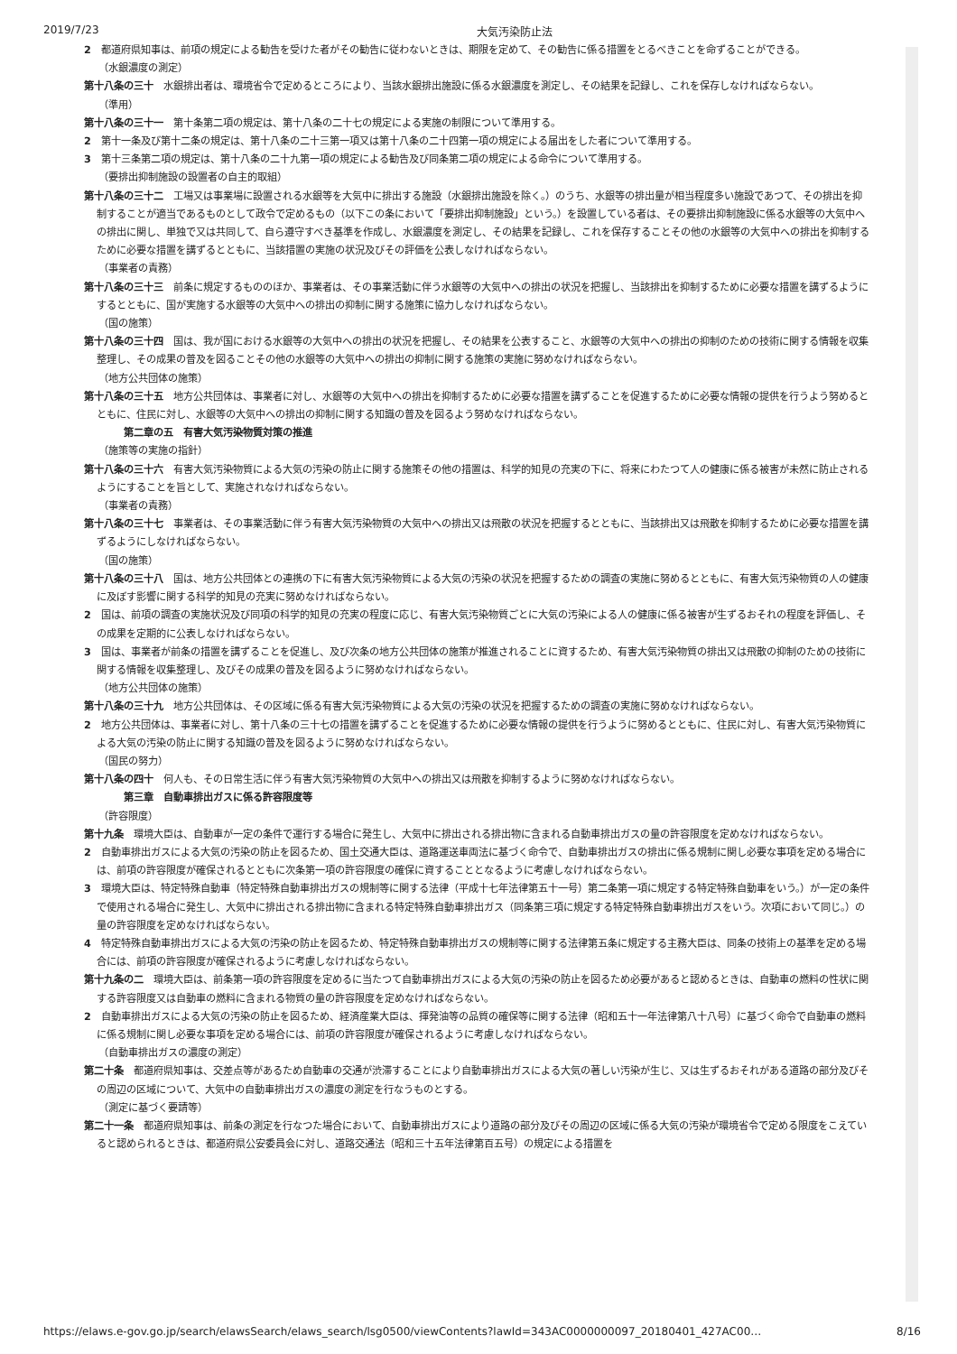2019/7/23 大気汚染防止法
2　都道府県知事は、前項の規定による勧告を受けた者がその勧告に従わないときは、期限を定めて、その勧告に係る措置をとるべきことを命ずることができる。
（水銀濃度の測定）
第十八条の三十　水銀排出者は、環境省令で定めるところにより、当該水銀排出施設に係る水銀濃度を測定し、その結果を記録し、これを保存しなければならない。
（準用）
第十八条の三十一　第十条第二項の規定は、第十八条の二十七の規定による実施の制限について準用する。
2　第十一条及び第十二条の規定は、第十八条の二十三第一項又は第十八条の二十四第一項の規定による届出をした者について準用する。
3　第十三条第二項の規定は、第十八条の二十九第一項の規定による勧告及び同条第二項の規定による命令について準用する。
（要排出抑制施設の設置者の自主的取組）
第十八条の三十二　工場又は事業場に設置される水銀等を大気中に排出する施設（水銀排出施設を除く。）のうち、水銀等の排出量が相当程度多い施設であつて、その排出を抑制することが適当であるものとして政令で定めるもの（以下この条において「要排出抑制施設」という。）を設置している者は、その要排出抑制施設に係る水銀等の大気中への排出に関し、単独で又は共同して、自ら遵守すべき基準を作成し、水銀濃度を測定し、その結果を記録し、これを保存することその他の水銀等の大気中への排出を抑制するために必要な措置を講ずるとともに、当該措置の実施の状況及びその評価を公表しなければならない。
（事業者の責務）
第十八条の三十三　前条に規定するもののほか、事業者は、その事業活動に伴う水銀等の大気中への排出の状況を把握し、当該排出を抑制するために必要な措置を講ずるようにするとともに、国が実施する水銀等の大気中への排出の抑制に関する施策に協力しなければならない。
（国の施策）
第十八条の三十四　国は、我が国における水銀等の大気中への排出の状況を把握し、その結果を公表すること、水銀等の大気中への排出の抑制のための技術に関する情報を収集整理し、その成果の普及を図ることその他の水銀等の大気中への排出の抑制に関する施策の実施に努めなければならない。
（地方公共団体の施策）
第十八条の三十五　地方公共団体は、事業者に対し、水銀等の大気中への排出を抑制するために必要な措置を講ずることを促進するために必要な情報の提供を行うよう努めるとともに、住民に対し、水銀等の大気中への排出の抑制に関する知識の普及を図るよう努めなければならない。
第二章の五　有害大気汚染物質対策の推進
（施策等の実施の指針）
第十八条の三十六　有害大気汚染物質による大気の汚染の防止に関する施策その他の措置は、科学的知見の充実の下に、将来にわたつて人の健康に係る被害が未然に防止されるようにすることを旨として、実施されなければならない。
（事業者の責務）
第十八条の三十七　事業者は、その事業活動に伴う有害大気汚染物質の大気中への排出又は飛散の状況を把握するとともに、当該排出又は飛散を抑制するために必要な措置を講ずるようにしなければならない。
（国の施策）
第十八条の三十八　国は、地方公共団体との連携の下に有害大気汚染物質による大気の汚染の状況を把握するための調査の実施に努めるとともに、有害大気汚染物質の人の健康に及ぼす影響に関する科学的知見の充実に努めなければならない。
2　国は、前項の調査の実施状況及び同項の科学的知見の充実の程度に応じ、有害大気汚染物質ごとに大気の汚染による人の健康に係る被害が生ずるおそれの程度を評価し、その成果を定期的に公表しなければならない。
3　国は、事業者が前条の措置を講ずることを促進し、及び次条の地方公共団体の施策が推進されることに資するため、有害大気汚染物質の排出又は飛散の抑制のための技術に関する情報を収集整理し、及びその成果の普及を図るように努めなければならない。
（地方公共団体の施策）
第十八条の三十九　地方公共団体は、その区域に係る有害大気汚染物質による大気の汚染の状況を把握するための調査の実施に努めなければならない。
2　地方公共団体は、事業者に対し、第十八条の三十七の措置を講ずることを促進するために必要な情報の提供を行うように努めるとともに、住民に対し、有害大気汚染物質による大気の汚染の防止に関する知識の普及を図るように努めなければならない。
（国民の努力）
第十八条の四十　何人も、その日常生活に伴う有害大気汚染物質の大気中への排出又は飛散を抑制するように努めなければならない。
第三章　自動車排出ガスに係る許容限度等
（許容限度）
第十九条　環境大臣は、自動車が一定の条件で運行する場合に発生し、大気中に排出される排出物に含まれる自動車排出ガスの量の許容限度を定めなければならない。
2　自動車排出ガスによる大気の汚染の防止を図るため、国土交通大臣は、道路運送車両法に基づく命令で、自動車排出ガスの排出に係る規制に関し必要な事項を定める場合には、前項の許容限度が確保されるとともに次条第一項の許容限度の確保に資することとなるように考慮しなければならない。
3　環境大臣は、特定特殊自動車（特定特殊自動車排出ガスの規制等に関する法律（平成十七年法律第五十一号）第二条第一項に規定する特定特殊自動車をいう。）が一定の条件で使用される場合に発生し、大気中に排出される排出物に含まれる特定特殊自動車排出ガス（同条第三項に規定する特定特殊自動車排出ガスをいう。次項において同じ。）の量の許容限度を定めなければならない。
4　特定特殊自動車排出ガスによる大気の汚染の防止を図るため、特定特殊自動車排出ガスの規制等に関する法律第五条に規定する主務大臣は、同条の技術上の基準を定める場合には、前項の許容限度が確保されるように考慮しなければならない。
第十九条の二　環境大臣は、前条第一項の許容限度を定めるに当たつて自動車排出ガスによる大気の汚染の防止を図るため必要があると認めるときは、自動車の燃料の性状に関する許容限度又は自動車の燃料に含まれる物質の量の許容限度を定めなければならない。
2　自動車排出ガスによる大気の汚染の防止を図るため、経済産業大臣は、揮発油等の品質の確保等に関する法律（昭和五十一年法律第八十八号）に基づく命令で自動車の燃料に係る規制に関し必要な事項を定める場合には、前項の許容限度が確保されるように考慮しなければならない。
（自動車排出ガスの濃度の測定）
第二十条　都道府県知事は、交差点等があるため自動車の交通が渋滞することにより自動車排出ガスによる大気の著しい汚染が生じ、又は生ずるおそれがある道路の部分及びその周辺の区域について、大気中の自動車排出ガスの濃度の測定を行なうものとする。
（測定に基づく要請等）
第二十一条　都道府県知事は、前条の測定を行なつた場合において、自動車排出ガスにより道路の部分及びその周辺の区域に係る大気の汚染が環境省令で定める限度をこえていると認められるときは、都道府県公安委員会に対し、道路交通法（昭和三十五年法律第百五号）の規定による措置を
https://elaws.e-gov.go.jp/search/elawsSearch/elaws_search/lsg0500/viewContents?lawId=343AC0000000097_20180401_427AC00… 8/16